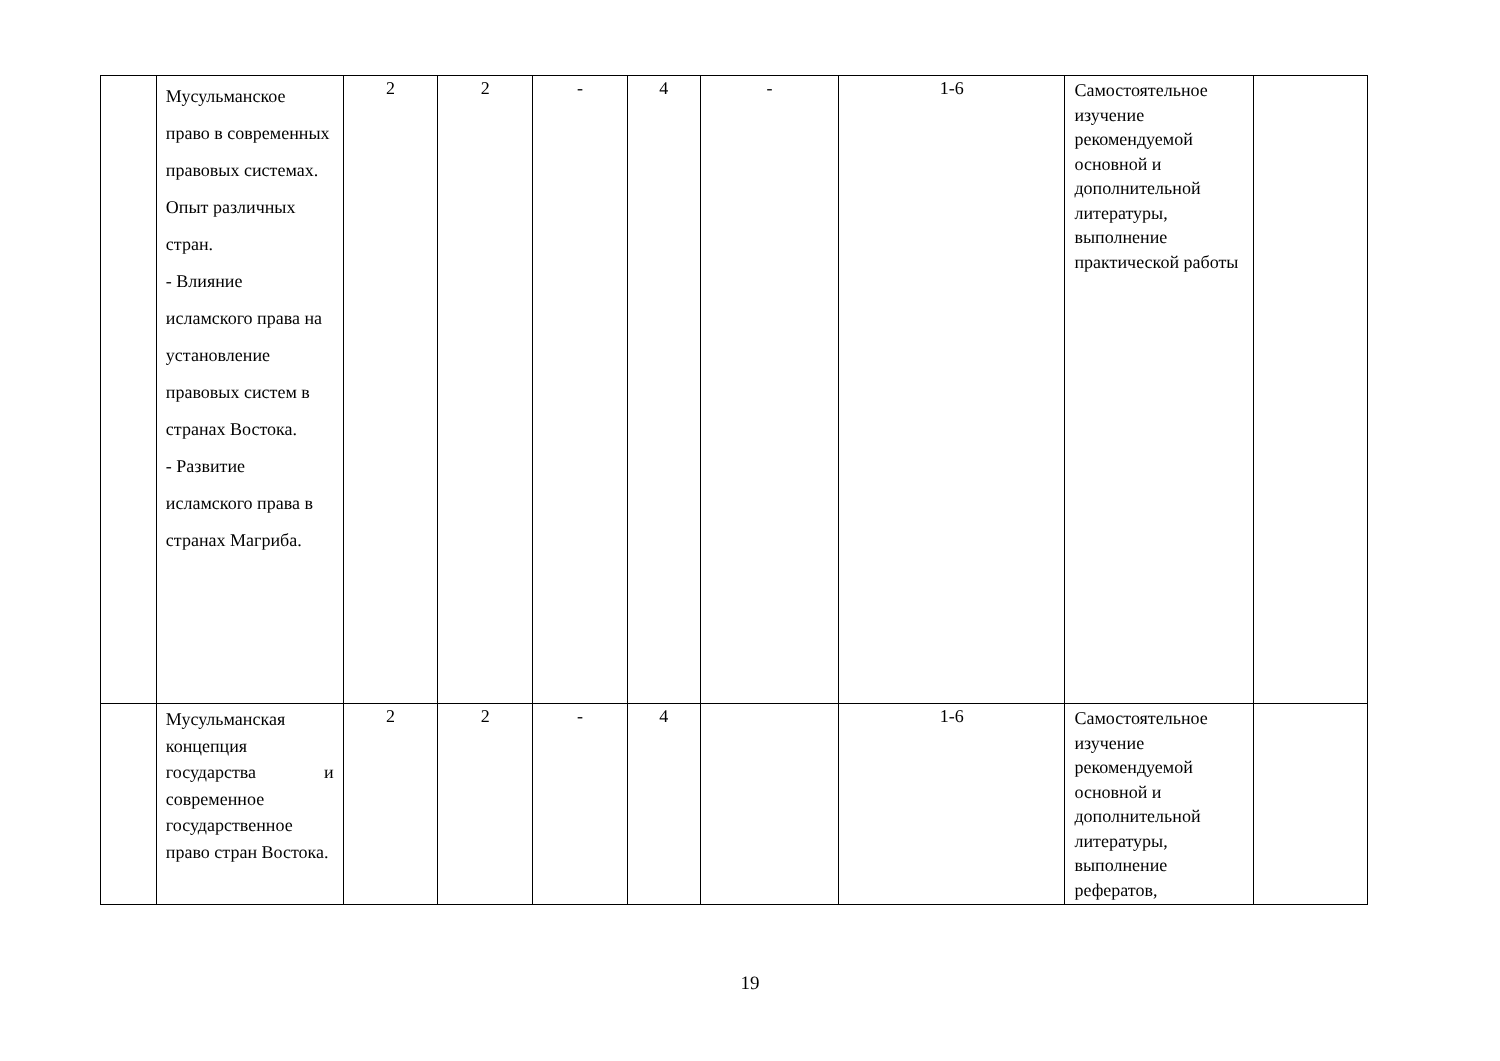| | Мусульманское право в современных правовых системах. Опыт различных стран. - Влияние исламского права на установление правовых систем в странах Востока. - Развитие исламского права в странах Магриба. | 2 | 2 | - | 4 | - | 1-6 | Самостоятельное изучение рекомендуемой основной и дополнительной литературы, выполнение практической работы | |
| | Мусульманская концепция государства и современное государственное право стран Востока. | 2 | 2 | - | 4 | | 1-6 | Самостоятельное изучение рекомендуемой основной и дополнительной литературы, выполнение рефератов, | |
19